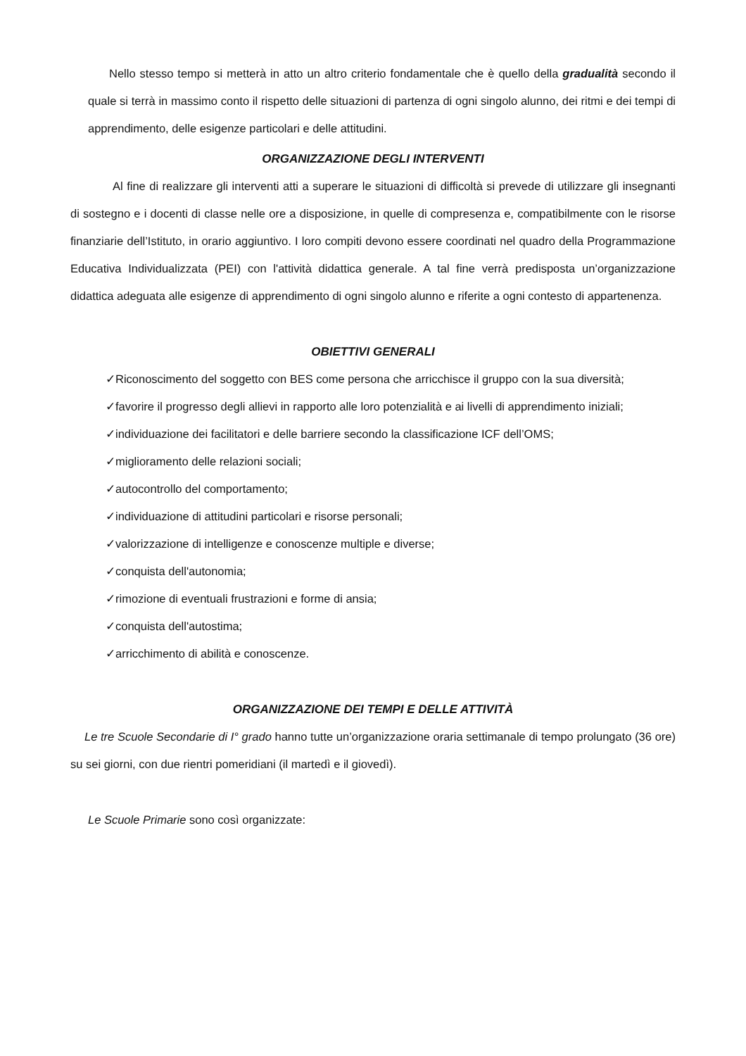Nello stesso tempo si metterà in atto un altro criterio fondamentale che è quello della gradualità secondo il quale si terrà in massimo conto il rispetto delle situazioni di partenza di ogni singolo alunno, dei ritmi e dei tempi di apprendimento, delle esigenze particolari e delle attitudini.
ORGANIZZAZIONE DEGLI INTERVENTI
Al fine di realizzare gli interventi atti a superare le situazioni di difficoltà si prevede di utilizzare gli insegnanti di sostegno e i docenti di classe nelle ore a disposizione, in quelle di compresenza e, compatibilmente con le risorse finanziarie dell’Istituto, in orario aggiuntivo. I loro compiti devono essere coordinati nel quadro della Programmazione Educativa Individualizzata (PEI) con l'attività didattica generale. A tal fine verrà predisposta un’organizzazione didattica adeguata alle esigenze di apprendimento di ogni singolo alunno e riferite a ogni contesto di appartenenza.
OBIETTIVI GENERALI
✓Riconoscimento del soggetto con BES come persona che arricchisce il gruppo con la sua diversità;
✓favorire il progresso degli allievi in rapporto alle loro potenzialità e ai livelli di apprendimento iniziali;
✓individuazione dei facilitatori e delle barriere secondo la classificazione ICF dell’OMS;
✓miglioramento delle relazioni sociali;
✓autocontrollo del comportamento;
✓individuazione di attitudini particolari e risorse personali;
✓valorizzazione di intelligenze e conoscenze multiple e diverse;
✓conquista dell'autonomia;
✓rimozione di eventuali frustrazioni e forme di ansia;
✓conquista dell'autostima;
✓arricchimento di abilità e conoscenze.
ORGANIZZAZIONE DEI TEMPI E DELLE ATTIVITÀ
Le tre Scuole Secondarie di I° grado hanno tutte un’organizzazione oraria settimanale di tempo prolungato (36 ore) su sei giorni, con due rientri pomeridiani (il martedì e il giovedì).
Le Scuole Primarie sono così organizzate: